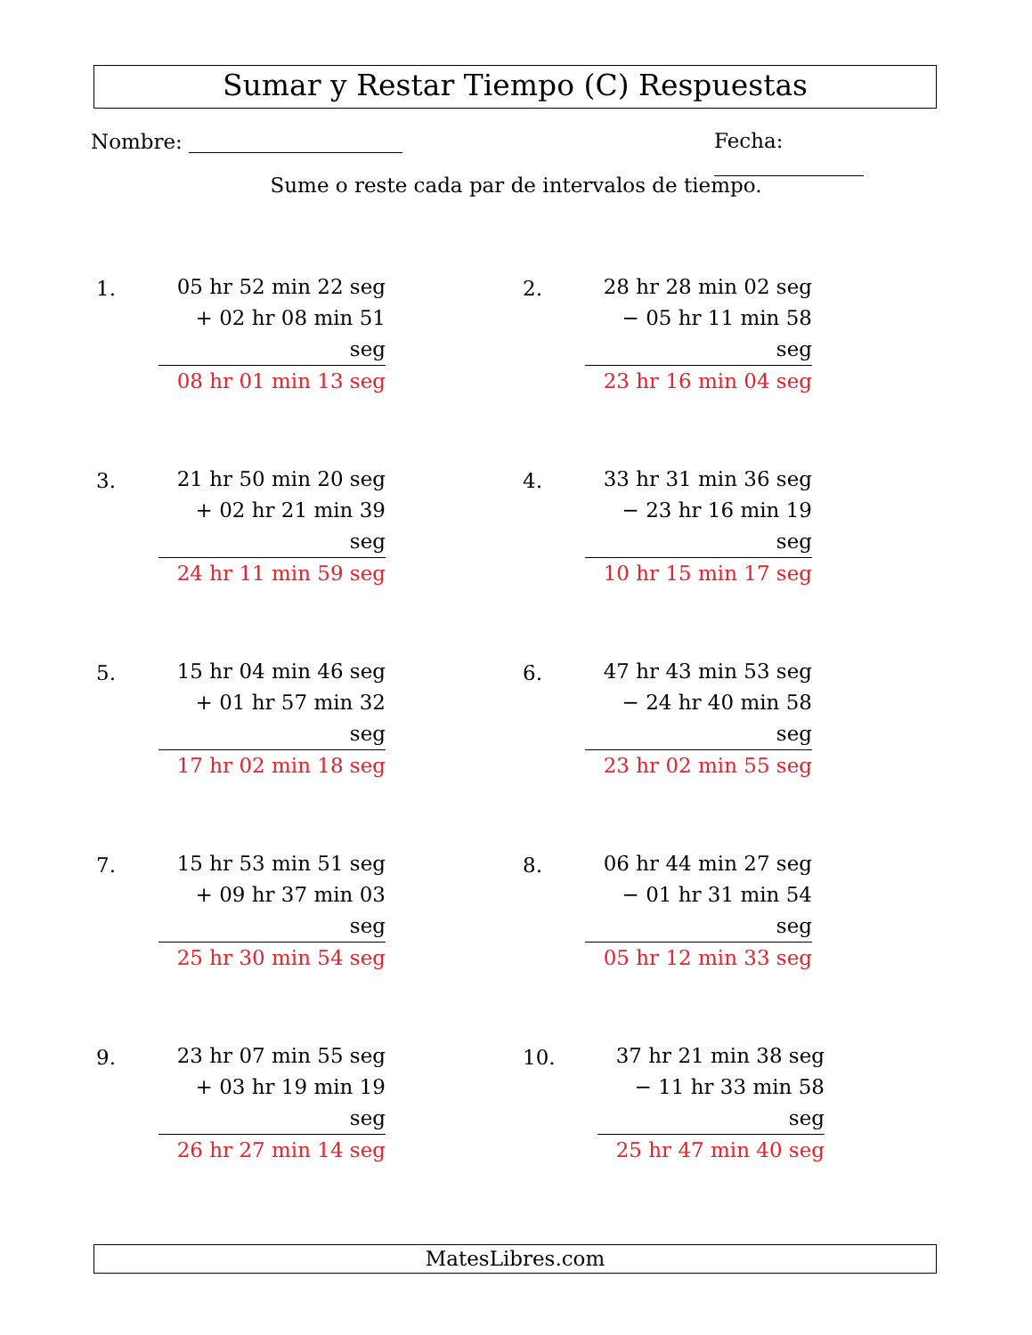Sumar y Restar Tiempo (C) Respuestas
Nombre: Fecha:
Sume o reste cada par de intervalos de tiempo.
1.
05 hr 52 min 22 seg
+ 02 hr 08 min 51 seg
08 hr 01 min 13 seg
2.
28 hr 28 min 02 seg
− 05 hr 11 min 58 seg
23 hr 16 min 04 seg
3.
21 hr 50 min 20 seg
+ 02 hr 21 min 39 seg
24 hr 11 min 59 seg
4.
33 hr 31 min 36 seg
− 23 hr 16 min 19 seg
10 hr 15 min 17 seg
5.
15 hr 04 min 46 seg
+ 01 hr 57 min 32 seg
17 hr 02 min 18 seg
6.
47 hr 43 min 53 seg
− 24 hr 40 min 58 seg
23 hr 02 min 55 seg
7.
15 hr 53 min 51 seg
+ 09 hr 37 min 03 seg
25 hr 30 min 54 seg
8.
06 hr 44 min 27 seg
− 01 hr 31 min 54 seg
05 hr 12 min 33 seg
9.
23 hr 07 min 55 seg
+ 03 hr 19 min 19 seg
26 hr 27 min 14 seg
10.
37 hr 21 min 38 seg
− 11 hr 33 min 58 seg
25 hr 47 min 40 seg
MatesLibres.com